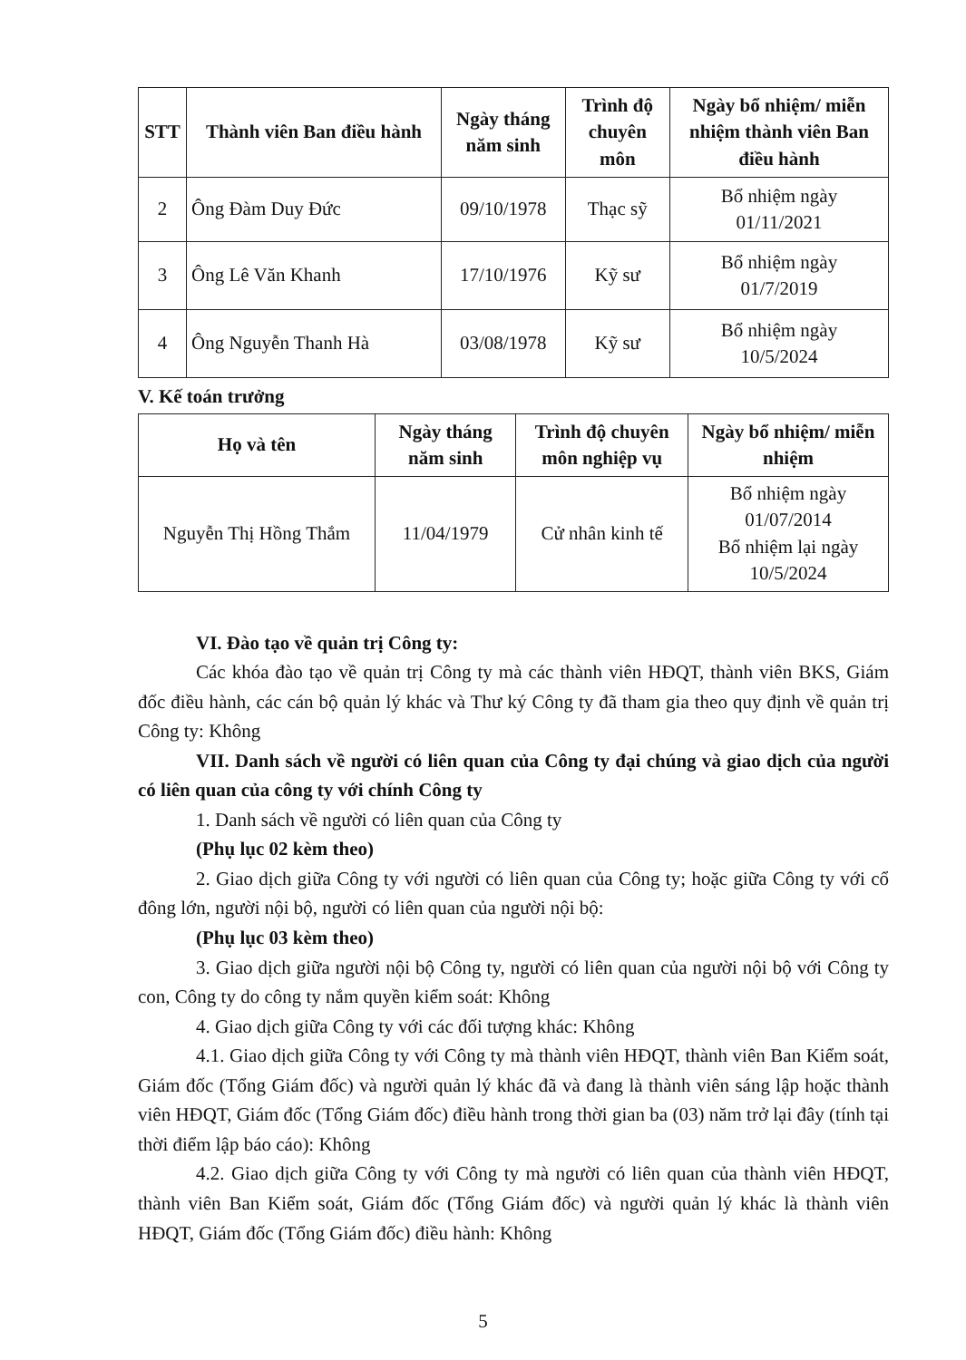| STT | Thành viên Ban điều hành | Ngày tháng năm sinh | Trình độ chuyên môn | Ngày bổ nhiệm/ miễn nhiệm thành viên Ban điều hành |
| --- | --- | --- | --- | --- |
| 2 | Ông Đàm Duy Đức | 09/10/1978 | Thạc sỹ | Bổ nhiệm ngày 01/11/2021 |
| 3 | Ông Lê Văn Khanh | 17/10/1976 | Kỹ sư | Bổ nhiệm ngày 01/7/2019 |
| 4 | Ông Nguyễn Thanh Hà | 03/08/1978 | Kỹ sư | Bổ nhiệm ngày 10/5/2024 |
V. Kế toán trưởng
| Họ và tên | Ngày tháng năm sinh | Trình độ chuyên môn nghiệp vụ | Ngày bổ nhiệm/ miễn nhiệm |
| --- | --- | --- | --- |
| Nguyễn Thị Hồng Thắm | 11/04/1979 | Cử nhân kinh tế | Bổ nhiệm ngày 01/07/2014 Bổ nhiệm lại ngày 10/5/2024 |
VI. Đào tạo về quản trị Công ty:
Các khóa đào tạo về quản trị Công ty mà các thành viên HĐQT, thành viên BKS, Giám đốc điều hành, các cán bộ quản lý khác và Thư ký Công ty đã tham gia theo quy định về quản trị Công ty: Không
VII. Danh sách về người có liên quan của Công ty đại chúng và giao dịch của người có liên quan của công ty với chính Công ty
1. Danh sách về người có liên quan của Công ty
(Phụ lục 02 kèm theo)
2. Giao dịch giữa Công ty với người có liên quan của Công ty; hoặc giữa Công ty với cổ đông lớn, người nội bộ, người có liên quan của người nội bộ:
(Phụ lục 03 kèm theo)
3. Giao dịch giữa người nội bộ Công ty, người có liên quan của người nội bộ với Công ty con, Công ty do công ty nắm quyền kiểm soát: Không
4. Giao dịch giữa Công ty với các đối tượng khác: Không
4.1. Giao dịch giữa Công ty với Công ty mà thành viên HĐQT, thành viên Ban Kiểm soát, Giám đốc (Tổng Giám đốc) và người quản lý khác đã và đang là thành viên sáng lập hoặc thành viên HĐQT, Giám đốc (Tổng Giám đốc) điều hành trong thời gian ba (03) năm trở lại đây (tính tại thời điểm lập báo cáo): Không
4.2. Giao dịch giữa Công ty với Công ty mà người có liên quan của thành viên HĐQT, thành viên Ban Kiểm soát, Giám đốc (Tổng Giám đốc) và người quản lý khác là thành viên HĐQT, Giám đốc (Tổng Giám đốc) điều hành: Không
5